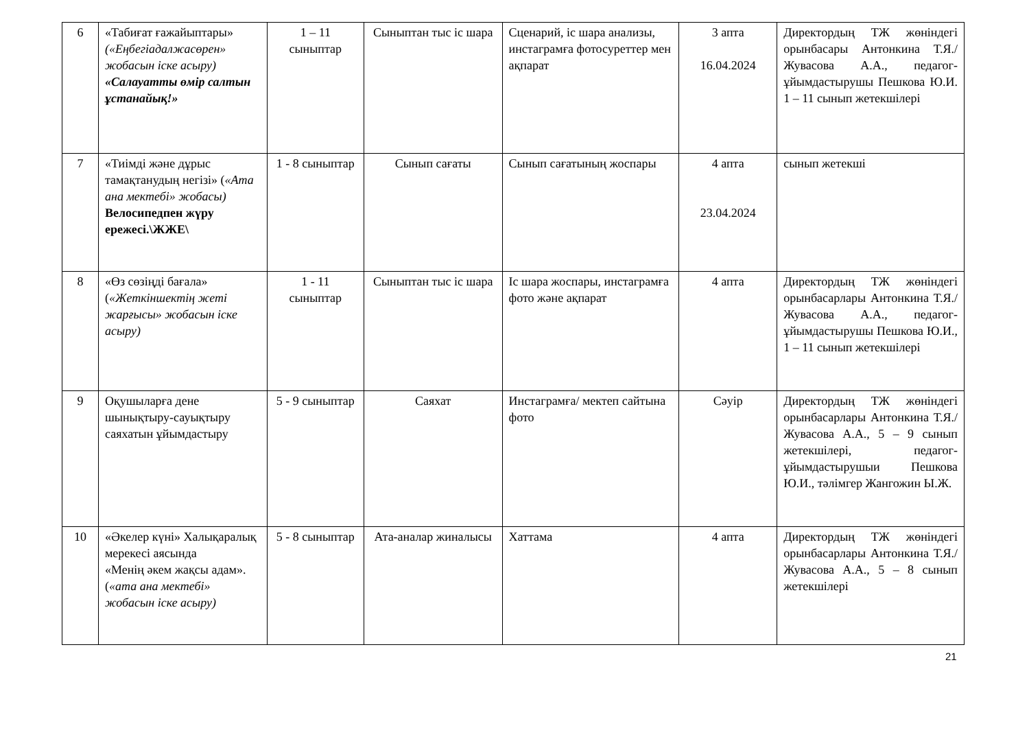| 6 | «Табиғат ғажайыптары» («Еңбегіадалжасөрен» жобасын іске асыру) «Салауатты өмір салтын ұстанайық!» | 1 – 11 сыныптар | Сыныптан тыс іс шара | Сценарий, іс шара анализы, инстаграмға фотосуреттер мен ақпарат | 3 апта 16.04.2024 | Директордың ТЖ жөніндегі орынбасары Антонкина Т.Я./ Жувасова А.А., педагог-ұйымдастырушы Пешкова Ю.И. 1 – 11 сынып жетекшілері |
| 7 | «Тиімді және дұрыс тамақтанудың негізі» ( «Ата ана мектебі» жобасы) Велосипедпен жүру ережесі.\ЖЖЕ\ | 1 - 8 сыныптар | Сынып сағаты | Сынып сағатының жоспары | 4 апта 23.04.2024 | сынып жетекші |
| 8 | «Өз сөзіңді бағала» ( «Жеткіншектің жеті жарғысы» жобасын іске асыру) | 1 - 11 сыныптар | Сыныптан тыс іс шара | Іс шара жоспары, инстаграмға фото және ақпарат | 4 апта | Директордың ТЖ жөніндегі орынбасарлары Антонкина Т.Я./ Жувасова А.А., педагог-ұйымдастырушы Пешкова Ю.И., 1 – 11 сынып жетекшілері |
| 9 | Оқушыларға дене шынықтыру-сауықтыру саяхатын ұйымдастыру | 5 - 9 сыныптар | Саяхат | Инстаграмға/ мектеп сайтына фото | Сәуір | Директордың ТЖ жөніндегі орынбасарлары Антонкина Т.Я./ Жувасова А.А., 5 – 9 сынып жетекшілері, педагог-ұйымдастырушыи Пешкова Ю.И., тәлімгер Жангожин Ы.Ж. |
| 10 | «Әкелер күні» Халықаралық мерекесі аясында «Менің әкем жақсы адам». ( «ата ана мектебі» жобасын іске асыру) | 5 - 8 сыныптар | Ата-аналар жиналысы | Хаттама | 4 апта | Директордың ТЖ жөніндегі орынбасарлары Антонкина Т.Я./ Жувасова А.А., 5 – 8 сынып жетекшілері |
21